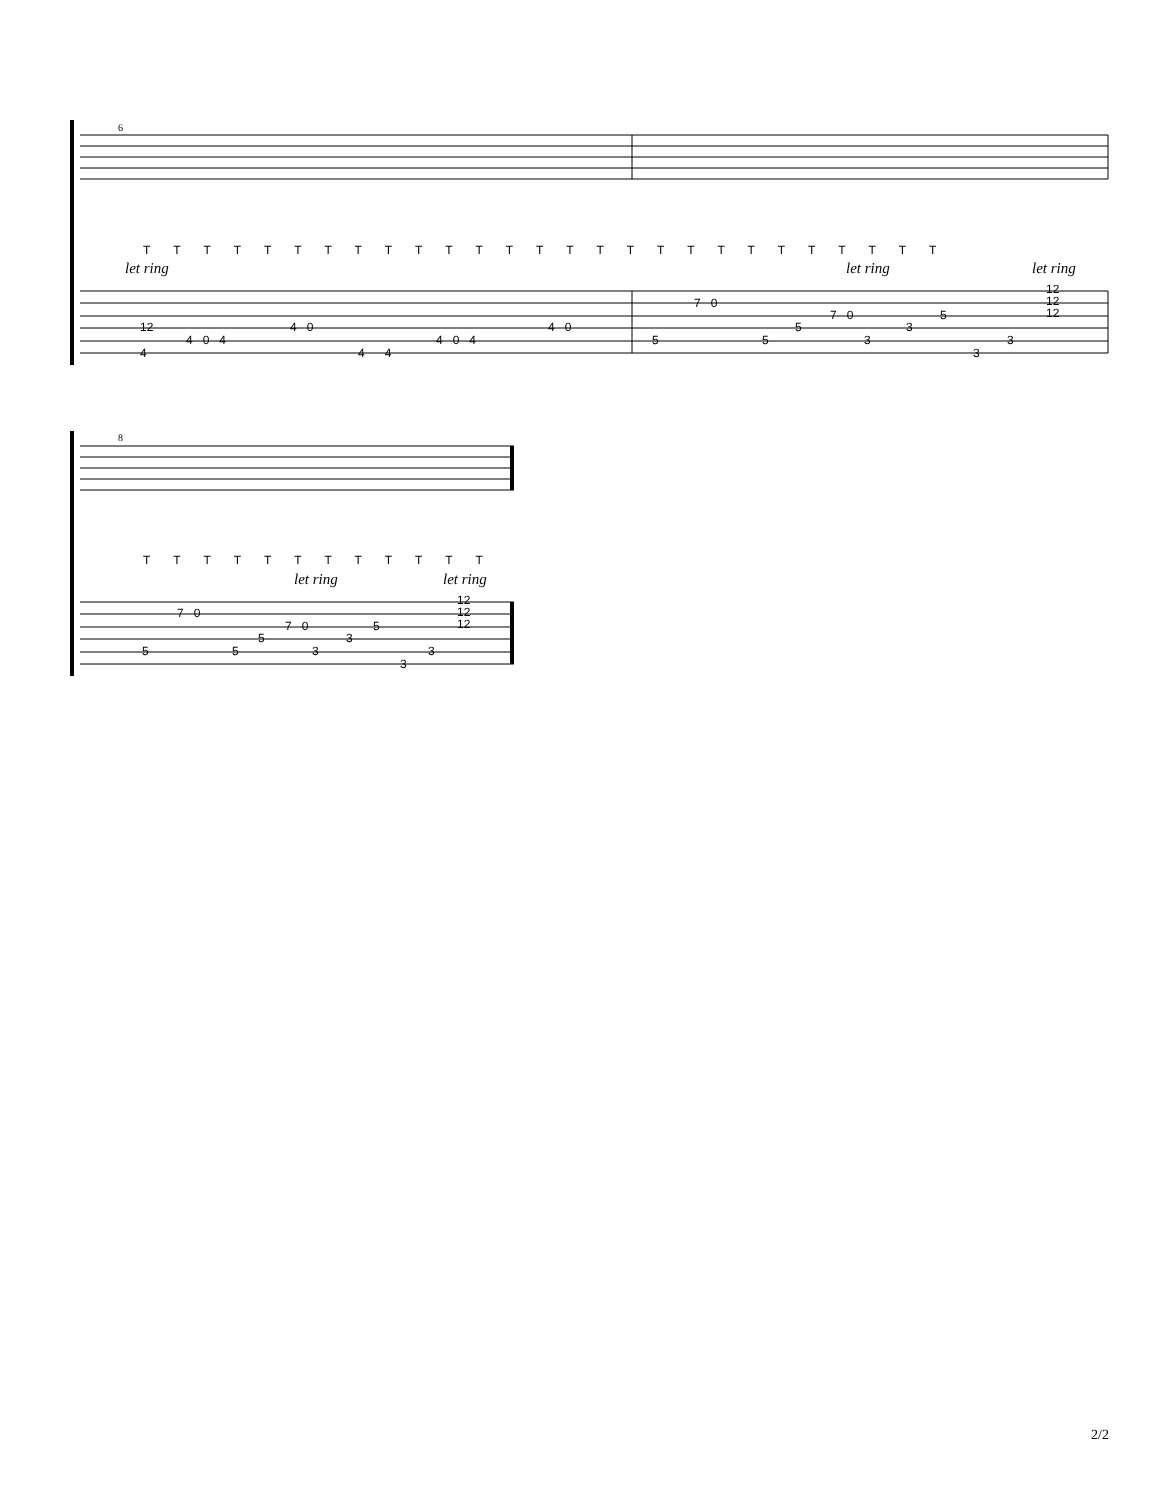6
8
T T T T T T T T T T T T T T T T T T T T T T T T T T T
let ring let ring let ring
T T T T T T T T T T T T
let ring let ring
12
4
4 0 4
4 0
4 4
4 0 4
4 0
5
7 0
5
5
7 0
3
3
5
3
3
12
12
12
5
7 0
5
5
7 0
3
3
5
3
3
12
12
12
2/2